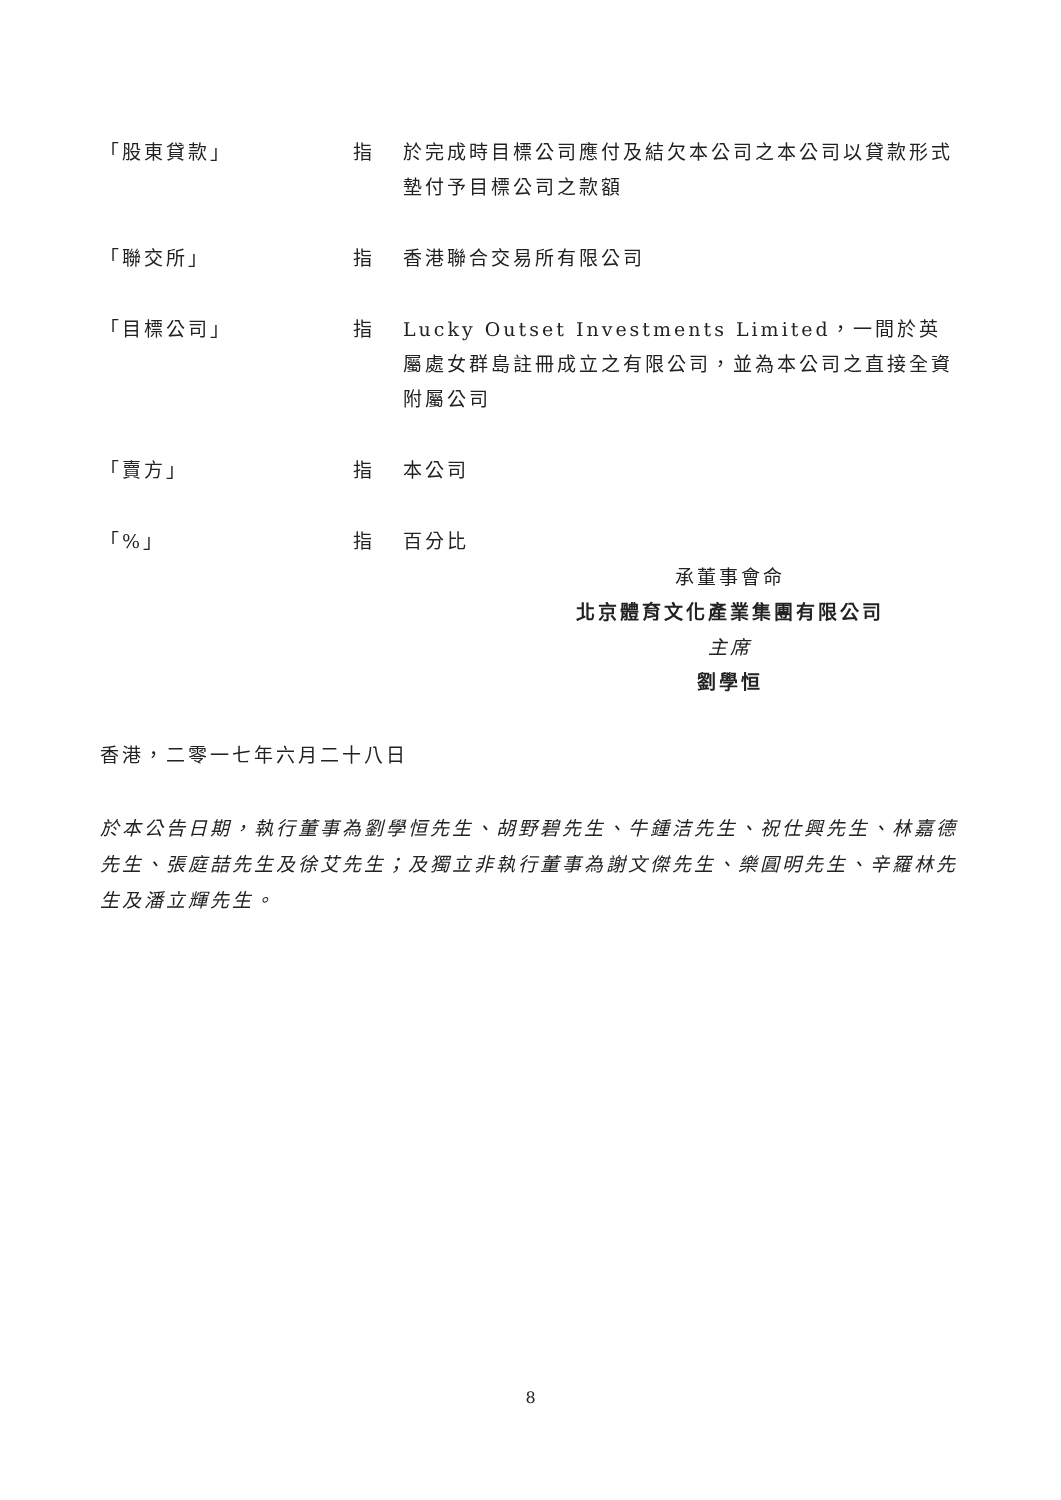「股東貸款」 指 於完成時目標公司應付及結欠本公司之本公司以貸款形式墊付予目標公司之款額
「聯交所」 指 香港聯合交易所有限公司
「目標公司」 指 Lucky Outset Investments Limited，一間於英屬處女群島註冊成立之有限公司，並為本公司之直接全資附屬公司
「賣方」 指 本公司
「%」 指 百分比
承董事會命
北京體育文化產業集團有限公司
主席
劉學恒
香港，二零一七年六月二十八日
於本公告日期，執行董事為劉學恒先生、胡野碧先生、牛鍾洁先生、祝仕興先生、林嘉德先生、張庭喆先生及徐艾先生；及獨立非執行董事為謝文傑先生、樂圓明先生、辛羅林先生及潘立輝先生。
8